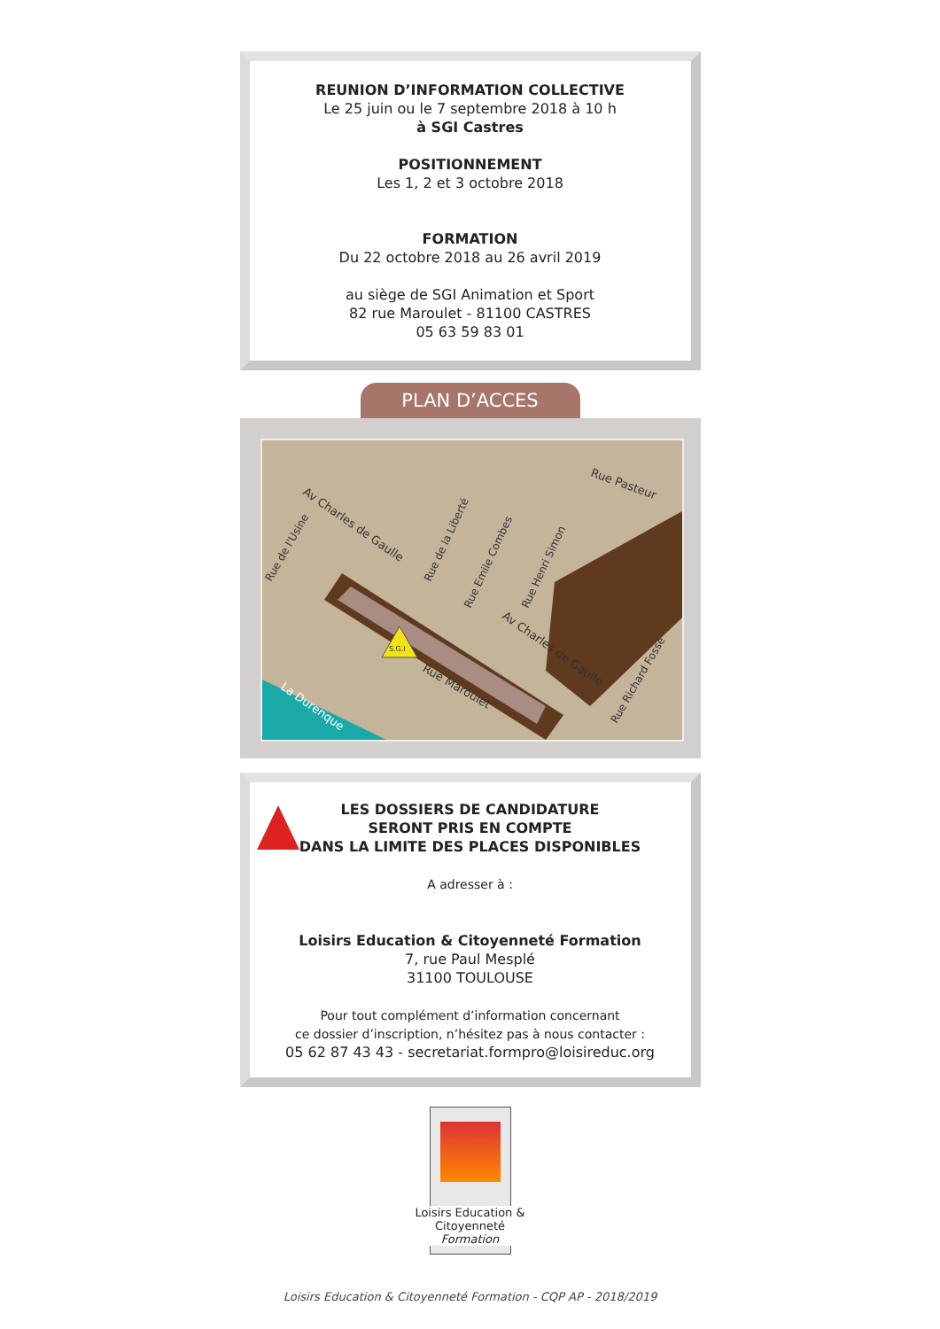REUNION D’INFORMATION COLLECTIVE
Le 25 juin ou le 7 septembre 2018 à 10 h
à SGI Castres
POSITIONNEMENT
Les 1, 2 et 3 octobre 2018
FORMATION
Du 22 octobre 2018 au 26 avril 2019
au siège de SGI Animation et Sport
82 rue Maroulet - 81100 CASTRES
05 63 59 83 01
PLAN D’ACCES
Av Charles de Gaulle
Rue Pasteur
Rue de l'Usine
Rue de la Liberté
Rue Emile Combes
Rue Henri Simon
Av Charles de Gaulle
Rue Maroulet
Rue Richard Fossé
La Durenque
S.G.I
LES DOSSIERS DE CANDIDATURE
SERONT PRIS EN COMPTE
DANS LA LIMITE DES PLACES DISPONIBLES
A adresser à :
Loisirs Education & Citoyenneté Formation
7, rue Paul Mesplé
31100 TOULOUSE
Pour tout complément d’information concernant
ce dossier d’inscription, n’hésitez pas à nous contacter :
05 62 87 43 43 - secretariat.formpro@loisireduc.org
Loisirs Education & Citoyenneté
Formation
Loisirs Education & Citoyenneté Formation - CQP AP - 2018/2019